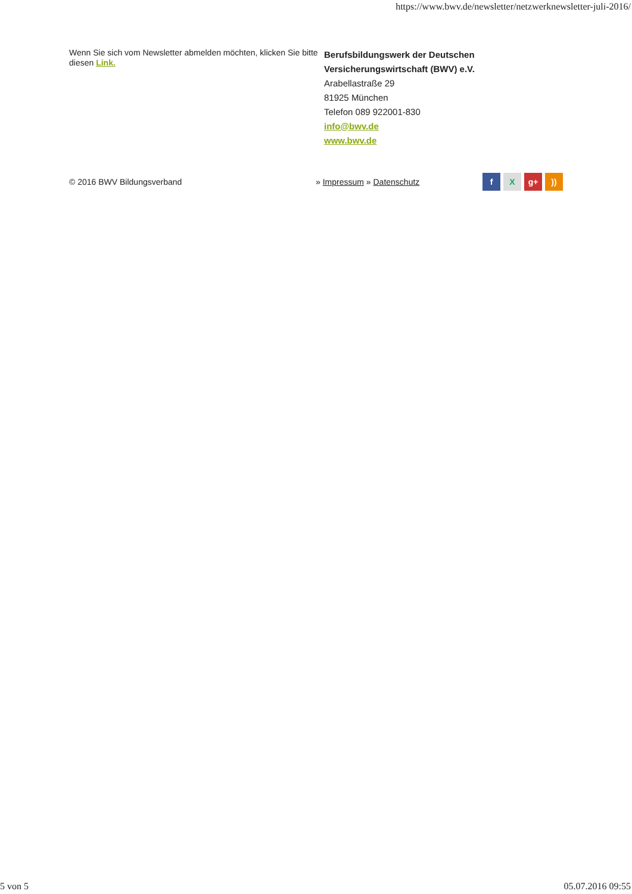https://www.bwv.de/newsletter/netzwerknewsletter-juli-2016/
Wenn Sie sich vom Newsletter abmelden möchten, klicken Sie bitte diesen Link.
Berufsbildungswerk der Deutschen
Versicherungswirtschaft (BWV) e.V.
Arabellastraße 29
81925 München
Telefon 089 922001-830
info@bwv.de
www.bwv.de
© 2016 BWV Bildungsverband » Impressum » Datenschutz
f X g+))
5 von 5 05.07.2016 09:55